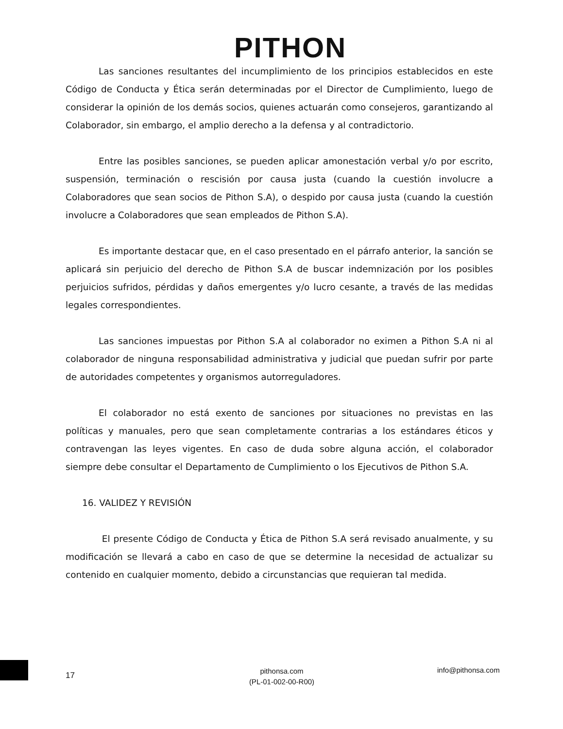PITHON
Las sanciones resultantes del incumplimiento de los principios establecidos en este Código de Conducta y Ética serán determinadas por el Director de Cumplimiento, luego de considerar la opinión de los demás socios, quienes actuarán como consejeros, garantizando al Colaborador, sin embargo, el amplio derecho a la defensa y al contradictorio.
Entre las posibles sanciones, se pueden aplicar amonestación verbal y/o por escrito, suspensión, terminación o rescisión por causa justa (cuando la cuestión involucre a Colaboradores que sean socios de Pithon S.A), o despido por causa justa (cuando la cuestión involucre a Colaboradores que sean empleados de Pithon S.A).
Es importante destacar que, en el caso presentado en el párrafo anterior, la sanción se aplicará sin perjuicio del derecho de Pithon S.A de buscar indemnización por los posibles perjuicios sufridos, pérdidas y daños emergentes y/o lucro cesante, a través de las medidas legales correspondientes.
Las sanciones impuestas por Pithon S.A al colaborador no eximen a Pithon S.A ni al colaborador de ninguna responsabilidad administrativa y judicial que puedan sufrir por parte de autoridades competentes y organismos autorreguladores.
El colaborador no está exento de sanciones por situaciones no previstas en las políticas y manuales, pero que sean completamente contrarias a los estándares éticos y contravengan las leyes vigentes. En caso de duda sobre alguna acción, el colaborador siempre debe consultar el Departamento de Cumplimiento o los Ejecutivos de Pithon S.A.
16. VALIDEZ Y REVISIÓN
El presente Código de Conducta y Ética de Pithon S.A será revisado anualmente, y su modificación se llevará a cabo en caso de que se determine la necesidad de actualizar su contenido en cualquier momento, debido a circunstancias que requieran tal medida.
17
pithonsa.com
(PL-01-002-00-R00)
info@pithonsa.com